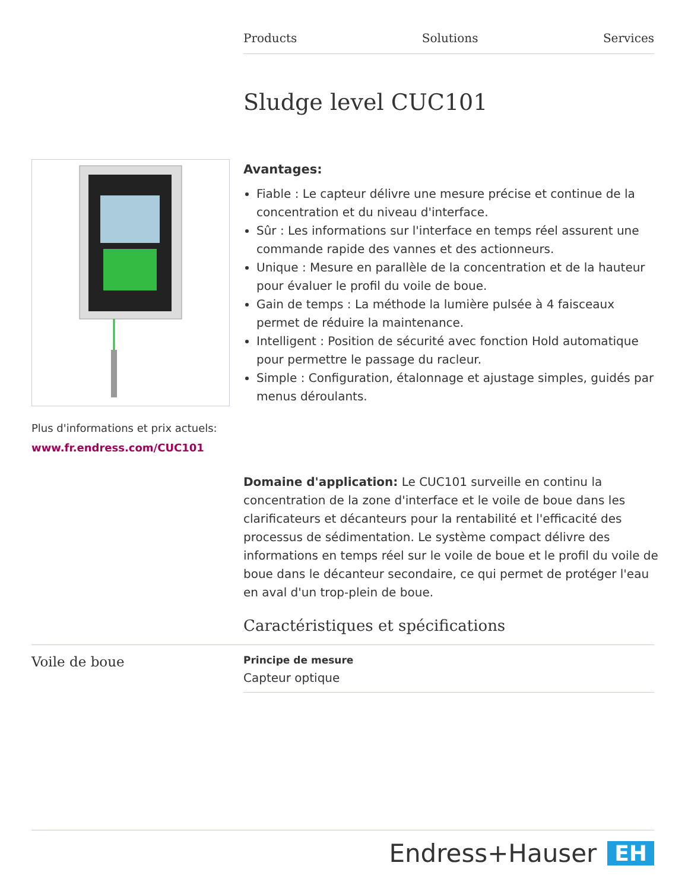Products Solutions Services
Sludge level CUC101
Plus d'informations et prix actuels:
www.fr.endress.com/CUC101
Avantages:
Fiable : Le capteur délivre une mesure précise et continue de la concentration et du niveau d'interface.
Sûr : Les informations sur l'interface en temps réel assurent une commande rapide des vannes et des actionneurs.
Unique : Mesure en parallèle de la concentration et de la hauteur pour évaluer le profil du voile de boue.
Gain de temps : La méthode la lumière pulsée à 4 faisceaux permet de réduire la maintenance.
Intelligent : Position de sécurité avec fonction Hold automatique pour permettre le passage du racleur.
Simple : Configuration, étalonnage et ajustage simples, guidés par menus déroulants.
Domaine d'application: Le CUC101 surveille en continu la concentration de la zone d'interface et le voile de boue dans les clarificateurs et décanteurs pour la rentabilité et l'efficacité des processus de sédimentation. Le système compact délivre des informations en temps réel sur le voile de boue et le profil du voile de boue dans le décanteur secondaire, ce qui permet de protéger l'eau en aval d'un trop-plein de boue.
Caractéristiques et spécifications
Voile de boue
Principe de mesure
Capteur optique
Endress+Hauser EH